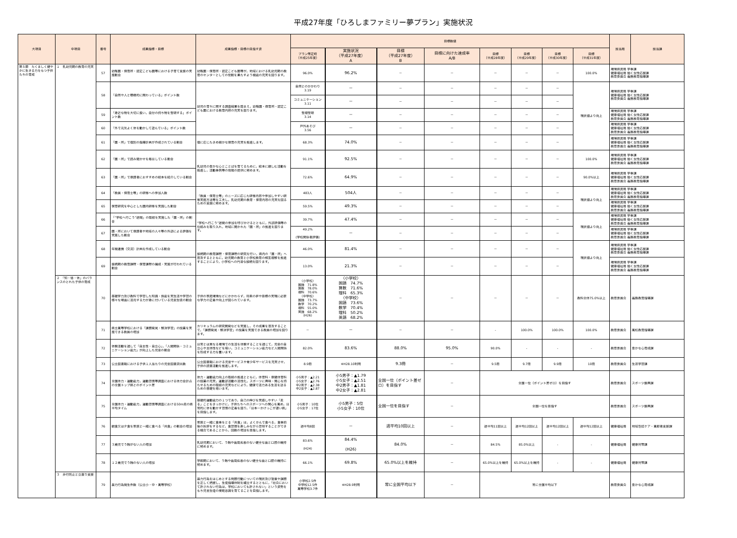平成27年度「ひろしまファミリー夢プラン」実施状況
| 大項目 | 中項目 | 番号 | 成果指標・目標 | 成果指標・目標の目指す姿 | 目標数値 | | | | | | | | 担当局 | 担当課 |
| --- | --- | --- | --- | --- | --- | --- | --- | --- | --- | --- | --- | --- | --- | --- |
| | | | | | プラン策定時 （平成25年度） | 実施状況 （平成27年度） A | 目標 （平成27年度） B | 目標に向けた達成率 A/B | 目標 （平成28年度） | 目標 （平成29年度） | 目標 （平成30年度） | 目標 （平成31年度） | | |
| 第５節 たくましく健やかに生きる力をもつ子供たちの育成 | １ 乳幼児期の教育の充実 | 57 | 幼稚園・保育所・認定こども園等における子育て支援の実施割合 | 幼稚園・保育所・認定こども園等が，地域における乳幼児期の教育のセンターとしての役割を果たすよう機能の充実を図ります。 | 96.0% | 96.2% | － | － | － | － | － | 100.0% | 環境県民局 学事課 健康福祉局 働く女性応援課 教育委員会 義務教育指導課 | |
| | | 58 | 「自然や人と積極的に関わっている」ポイント数 | 幼児の育ちに関する調査結果を踏まえ，幼稚園・保育所・認定こども園における教育内容の充実を図ります。 | 自然とのかかわり 3.19 | － | － | － | － | － | － | 現状値より向上 | 環境県民局 学事課 健康福祉局 働く女性応援課 教育委員会 義務教育指導課 | |
| | | | | | コミュニケーション 3.11 | － | － | － | － | － | － | | | |
| | | 59 | 「身近な物を大切に扱い，自分の持ち物を整頓する」ポイント数 | | 整理整頓 3.14 | － | － | － | － | － | － | | 環境県民局 学事課 健康福祉局 働く女性応援課 教育委員会 義務教育指導課 | |
| | | 60 | 「外で元気よく体を動かして遊んでいる」ポイント数 | | 戸外あそび 3.56 | － | － | － | － | － | － | | 環境県民局 学事課 健康福祉局 働く女性応援課 教育委員会 義務教育指導課 | |
| | | 61 | 「園・所」で個別の指導計画が作成されている割合 | 個に応じたきめ細かな保育の充実を推進します。 | 68.3% | 74.0% | － | － | － | － | － | | 環境県民局 学事課 健康福祉局 働く女性応援課 教育委員会 義務教育指導課 | |
| | | 62 | 「園・所」で読み聞かせを毎日している割合 | 乳幼児の豊かな心とことばを育てるために，絵本に親しむ活動を推進し，活動事例等の情報の提供に努めます。 | 91.1% | 92.5% | － | － | － | － | － | 100.0% | 環境県民局 学事課 健康福祉局 働く女性応援課 教育委員会 義務教育指導課 | |
| | | 63 | 「園・所」で保護者におすすめの絵本を紹介している割合 | | 72.6% | 64.9% | － | － | － | － | － | 90.0%以上 | 環境県民局 学事課 健康福祉局 働く女性応援課 教育委員会 義務教育指導課 | |
| | | 64 | 「教員・保育士等」の研修への参加人数 | 「教員・保育士等」のニーズに応じた研修内容や参加しやすい研修実施方法等を工夫し，乳幼児期の教育・保育内容の充実を図るための支援に努めます。 | 483人 | 504人 | － | － | － | － | － | 現状値より向上 | 環境県民局 学事課 健康福祉局 働く女性応援課 教育委員会 義務教育指導課 | |
| | | 65 | 保育研究を中心とした園内研修を実施した割合 | | 59.5% | 49.3% | － | － | － | － | － | | 環境県民局 学事課 健康福祉局 働く女性応援課 教育委員会 義務教育指導課 | |
| | | 66 | 「“学校へ行こう”週間」の取組を実施した「園・所」の割合 | “学校へ行こう”週間の参加を呼びかけるとともに，外部評価等の仕組みを取り入れ，地域に開かれた「園・所」の推進を図ります。 | 39.7% | 47.4% | － | － | － | － | － | 現状値より向上 | 環境県民局 学事課 健康福祉局 働く女性応援課 教育委員会 義務教育指導課 | |
| | | 67 | 園・所において保護者や地域の人々等の外部による評価を実施した割合 | | 49.2% (学校関係者評価) | － | － | － | － | － | － | | 環境県民局 学事課 健康福祉局 働く女性応援課 教育委員会 義務教育指導課 | |
| | | 68 | 年間連携（交流）計画を作成している割合 | 接続期の教育課程・保育課程の研究を行い，県内の「園・所」へ普及するとともに，幼児期の教育と小学校教育の相互理解を推進することにより，小学校への円滑な接続を図ります。 | 46.0% | 81.4% | － | － | － | － | － | 現状値より向上 | 環境県民局 学事課 健康福祉局 働く女性応援課 教育委員会 義務教育指導課 | |
| | | 69 | 接続期の教育課程・保育課程の編成・実施が行われている割合 | | 13.0% | 21.3% | － | － | － | － | － | | 環境県民局 学事課 健康福祉局 働く女性応援課 教育委員会 義務教育指導課 | |
| | ２ 「知・徳・体」のバランスのとれた子供の育成 | 70 | 基礎学力及び教科で学習した知識・技能を実生活や学習の様々な場面に活用する力が身に付いている児童生徒の割合 | 子供の家庭環境などにかかわらず，将来の夢や目標の実現に必要な学力の定着や向上が図られています。 | 〈小学校〉 国語 71.8% 算数 78.0% 理科 70.6% 〈中学校〉 国語 73.7% 数学 70.2% 理科 55.0% 英語 68.2% (H26) | 〈小学校〉 国語 74.7% 算数 71.6% 理科 65.3% 〈中学校〉 国語 73.6% 数学 70.4% 理科 50.2% 英語 68.2% | － | － | － | － | － | 教科全体75.0%以上 | 教育委員会 | 義務教育指導課 |
| | | 71 | 県立高等学校における「課題発見・解決学習」の授業を実施できる教員の増加 | カリキュラムの研究開発などを実施し，その成果を普及することで，「課題発見・解決学習」の授業を実施できる教員の増加を図ります。 | － | － | － | － | - | 100.0% | 100.0% | 100.0% | 教育委員会 | 高校教育指導課 |
| | | 72 | 体験活動を通して「自主性・自立心」，「人間関係・コミュニケーション能力」が向上した児童の割合 | 日常とは異なる環境での生活を体験することを通じて，児童の自立心や主体性などを培い，コミュニケーション能力など人間関係を形成する力を養います。 | 82.0% | 83.6% | 88.0% | 95.0% | 90.0% | - | - | - | 教育委員会 | 豊かな心育成課 |
| | | 73 | 公立図書館における子供１人当たりの児童図書貸出数 | 公立図書館における児童サービスや青少年サービスを充実させ，子供の読書活動を推進します。 | 8.9冊 | ※H28.10判明 | 9.3冊 | － | 9.5冊 | 9.7冊 | 9.9冊 | 10冊 | 教育委員会 | 生涯学習課 |
| | | 74 | 全国体力・運動能力，運動習慣等調査における体力合計点の全国トップ県とのポイント差 | 体力・運動能力向上の取組の推進とともに，体育科・保健体育科の授業の充実，運動部活動の活性化，スポーツに興味・関心を持たせるための取組の充実などにより，健康で活力ある生活を送るための基礎を培います。 | 小5男子：▲2.21 小5女子：▲2.76 中2男子：▲2.38 中2女子：▲2.87 | 小5男子：▲1.79 小5女子：▲2.51 中2男子：▲1.81 中2女子：▲2.81 | 全国一位（ポイント差ゼロ）を目指す | － | 全国一位（ポイント差ゼロ）を目指す | | | | 教育委員会 | スポーツ振興課 |
| | | 75 | 全国体力・運動能力，運動習慣等調査における50m走の県平均タイム | 基礎的運動能力の１つであり，自己の伸びを実感しやすい「走る」ことをきっかけに，子供たちへのスポーツへの関心を高め，日常的に体を動かす習慣の定着を図り，「日本一かけっこが速い県」を目指します。 | 小5男子：10位 小5女子：17位 | 小5男子：5位 小5女子：10位 | 全国一位を目指す | － | 全国一位を目指す | | | | 教育委員会 | スポーツ振興課 |
| | | 76 | 朝食又は夕食を家族と一緒に食べる「共食」の割合の増加 | 家族と一緒に食事をとる「共食」は，よくかんで食べる，食事前後の挨拶をするなど，食習慣を楽しみながら習得することができる機会であることから，回数の増加を目指します。 | 週平均8回 | － | 週平均10回以上 | － | 週平均11回以上 | 週平均12回以上 | 週平均12回以上 | 週平均12回以上 | 健康福祉局 | 地域包括ケア・高齢者支援課 |
| | | 77 | ３歳児でう蝕がない人の増加 | 乳幼児期において、う蝕や歯周疾患のない健全な歯と口腔の維持に努めます。 | 83.6% (H24) | 84.4% (H26) | 84.0% | － | 84.5% | 85.0%以上 | - | - | 健康福祉局 | 健康対策課 |
| | | 78 | １２歳児でう蝕のない人の増加 | 学齢期において、う蝕や歯周疾患のない健全な歯と口腔の維持に努めます。 | 66.1% | 69.8% | 65.0%以上を維持 | － | 65.0%以上を維持 | 65.0%以上を維持 | - | - | 健康福祉局 | 健康対策課 |
| | ３ 非行防止と立直り支援 | 79 | 暴力行為発生件数（公立小・中・高等学校） | 暴力行為をはじめとする問題行動についての現状及び背景や課題を正しく把握し，生徒指導体制を確立するとともに，「社会において許されない行為は，学校においても許されない」という姿勢をもち児童生徒の規範意識を育てることを目指します。 | 小学校2.5件 中学校12.5件 高等学校3.7件 | ※H28.9判明 | 常に全国平均以下 | － | 常に全国平均以下 | | | | 教育委員会 | 豊かな心育成課 |